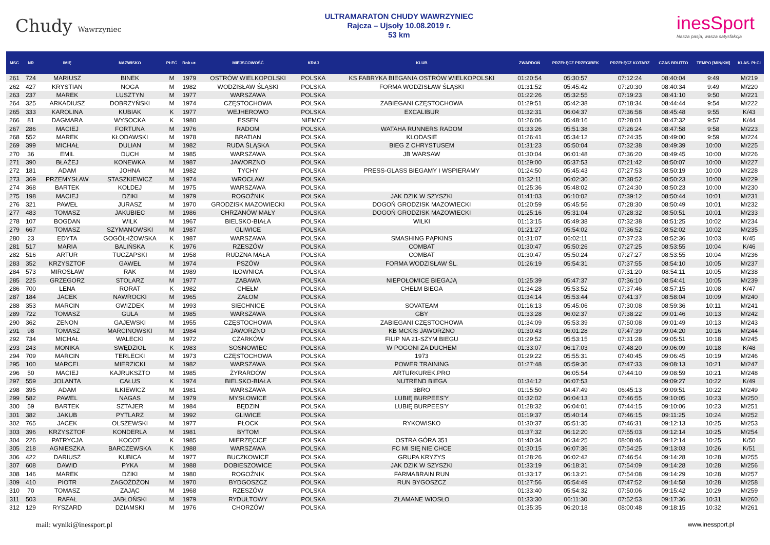Chudy Wawrzyniec
ULTRAMARATON CHUDY WAWRZYNIEC
Rajcza – Ujsoły 10.08.2019 r.
53 km
inesSport
Nasza pasja, wasza satysfakcja
| MSC | NR | IMIĘ | NAZWISKO | PŁEĆ | Rok ur. | MIEJSCOWOŚĆ | KRAJ | KLUB | ZWARDOŃ | PRZEŁĘCZ PRZEGIBEK | PRZEŁĘCZ KOTARZ | CZAS BRUTTO | TEMPO [MIN/KM] | KLAS. PŁCI |
| --- | --- | --- | --- | --- | --- | --- | --- | --- | --- | --- | --- | --- | --- | --- |
| 261 | 724 | MARIUSZ | BINEK | M | 1979 | OSTRÓW WIELKOPOLSKI | POLSKA | KS FABRYKA BIEGANIA OSTRÓW WIELKOPOLSKI | 01:20:54 | 05:30:57 | 07:12:24 | 08:40:04 | 9:49 | M/219 |
| 262 | 427 | KRYSTIAN | NOGA | M | 1982 | WODZISŁAW ŚLĄSKI | POLSKA | FORMA WODZISŁAW ŚLĄSKI | 01:31:52 | 05:45:42 | 07:20:30 | 08:40:34 | 9:49 | M/220 |
| 263 | 237 | MAREK | LUSZTYN | M | 1977 | WARSZAWA | POLSKA | | 01:22:26 | 05:32:55 | 07:19:23 | 08:41:10 | 9:50 | M/221 |
| 264 | 325 | ARKADIUSZ | DOBRZYŃSKI | M | 1974 | CZĘSTOCHOWA | POLSKA | ZABIEGANI CZĘSTOCHOWA | 01:29:51 | 05:42:38 | 07:18:34 | 08:44:44 | 9:54 | M/222 |
| 265 | 333 | KAROLINA | KUBIAK | K | 1977 | WEJHEROWO | POLSKA | EXCALIBUR | 01:32:31 | 06:04:37 | 07:36:58 | 08:45:48 | 9:55 | K/43 |
| 266 | 81 | DAGMARA | WYSOCKA | K | 1980 | ESSEN | NIEMCY | | 01:26:06 | 05:48:16 | 07:28:01 | 08:47:32 | 9:57 | K/44 |
| 267 | 286 | MACIEJ | FORTUNA | M | 1976 | RADOM | POLSKA | WATAHA RUNNERS RADOM | 01:33:26 | 05:51:38 | 07:26:24 | 08:47:58 | 9:58 | M/223 |
| 268 | 552 | MAREK | KŁODAWSKI | M | 1978 | BRATIAN | POLSKA | KLODASIE | 01:26:41 | 05:34:12 | 07:24:35 | 08:49:00 | 9:59 | M/224 |
| 269 | 399 | MICHAŁ | DULIAN | M | 1982 | RUDA ŚLĄSKA | POLSKA | BIEG Z CHRYSTUSEM | 01:31:23 | 05:50:04 | 07:32:38 | 08:49:39 | 10:00 | M/225 |
| 270 | 36 | EMIL | DUCH | M | 1985 | WARSZAWA | POLSKA | JB WARSAW | 01:30:04 | 06:01:48 | 07:36:20 | 08:49:45 | 10:00 | M/226 |
| 271 | 390 | BŁAŻEJ | KONEWKA | M | 1987 | JAWORZNO | POLSKA | | 01:29:00 | 05:37:53 | 07:21:42 | 08:50:07 | 10:00 | M/227 |
| 272 | 181 | ADAM | JOHNA | M | 1982 | TYCHY | POLSKA | PRESS-GLASS BIEGAMY I WSPIERAMY | 01:24:50 | 05:45:43 | 07:27:53 | 08:50:19 | 10:00 | M/228 |
| 273 | 369 | PRZEMYSŁAW | STASZKIEWICZ | M | 1974 | WROCŁAW | POLSKA | | 01:32:11 | 06:02:30 | 07:38:52 | 08:50:23 | 10:00 | M/229 |
| 274 | 368 | BARTEK | KOŁDEJ | M | 1975 | WARSZAWA | POLSKA | | 01:25:36 | 05:48:02 | 07:24:30 | 08:50:23 | 10:00 | M/230 |
| 275 | 198 | MACIEJ | DZIKI | M | 1979 | ROGOŹNIK | POLSKA | JAK DZIK W SZYSZKI | 01:41:03 | 06:10:02 | 07:39:12 | 08:50:44 | 10:01 | M/231 |
| 276 | 321 | PAWEŁ | JURASZ | M | 1970 | GRODZISK MAZOWIECKI | POLSKA | DOGOŃ GRODZISK MAZOWIECKI | 01:20:59 | 05:45:56 | 07:28:30 | 08:50:49 | 10:01 | M/232 |
| 277 | 483 | TOMASZ | JAKUBIEC | M | 1986 | CHRZANÓW MAŁY | POLSKA | DOGOŃ GRODZISK MAZOWIECKI | 01:25:16 | 05:31:04 | 07:28:32 | 08:50:51 | 10:01 | M/233 |
| 278 | 107 | BOGDAN | WILK | M | 1967 | BIELSKO-BIAŁA | POLSKA | WILKI | 01:13:15 | 05:49:38 | 07:32:38 | 08:51:25 | 10:02 | M/234 |
| 279 | 667 | TOMASZ | SZYMANOWSKI | M | 1987 | GLIWICE | POLSKA | | 01:21:27 | 05:54:02 | 07:36:52 | 08:52:02 | 10:02 | M/235 |
| 280 | 23 | EDYTA | GOGÓŁ-IŻOWSKA | K | 1987 | WARSZAWA | POLSKA | SMASHING PĄPKINS | 01:31:07 | 06:02:11 | 07:37:23 | 08:52:36 | 10:03 | K/45 |
| 281 | 517 | MARIA | BALIŃSKA | K | 1976 | RZESZÓW | POLSKA | COMBAT | 01:30:47 | 05:50:26 | 07:27:25 | 08:53:55 | 10:04 | K/46 |
| 282 | 516 | ARTUR | TUCZAPSKI | M | 1958 | RUDZNA MAŁA | POLSKA | COMBAT | 01:30:47 | 05:50:24 | 07:27:27 | 08:53:55 | 10:04 | M/236 |
| 283 | 352 | KRZYSZTOF | GAWEŁ | M | 1974 | PSZÓW | POLSKA | FORMA WODZISŁAW ŚL. | 01:26:19 | 05:54:31 | 07:37:55 | 08:54:10 | 10:05 | M/237 |
| 284 | 573 | MIROSŁAW | RAK | M | 1989 | IŁOWNICA | POLSKA | | | | 07:31:20 | 08:54:11 | 10:05 | M/238 |
| 285 | 225 | GRZEGORZ | STOLARZ | M | 1977 | ZABAWA | POLSKA | NIEPOŁOMICE BIEGAJĄ | 01:25:39 | 05:47:37 | 07:36:10 | 08:54:41 | 10:05 | M/239 |
| 286 | 700 | LENA | RORAT | K | 1982 | CHEŁM | POLSKA | CHEŁM BIEGA | 01:34:28 | 05:53:52 | 07:37:46 | 08:57:15 | 10:08 | K/47 |
| 287 | 184 | JACEK | NAWROCKI | M | 1965 | ZAŁOM | POLSKA | | 01:34:14 | 05:53:44 | 07:41:37 | 08:58:04 | 10:09 | M/240 |
| 288 | 353 | MARCIN | GWIZDEK | M | 1993 | SIECHNICE | POLSKA | SOVATEAM | 01:16:13 | 05:45:06 | 07:30:08 | 08:59:36 | 10:11 | M/241 |
| 289 | 722 | TOMASZ | GULA | M | 1985 | WARSZAWA | POLSKA | GBY | 01:33:28 | 06:02:37 | 07:38:22 | 09:01:46 | 10:13 | M/242 |
| 290 | 362 | ZENON | GAJEWSKI | M | 1955 | CZĘSTOCHOWA | POLSKA | ZABIEGANI CZĘSTOCHOWA | 01:34:09 | 05:53:39 | 07:50:08 | 09:01:49 | 10:13 | M/243 |
| 291 | 98 | TOMASZ | MARCINOWSKI | M | 1984 | JAWORZNO | POLSKA | KB MCKIS JAWORZNO | 01:30:43 | 06:01:28 | 07:47:39 | 09:04:20 | 10:16 | M/244 |
| 292 | 734 | MICHAŁ | WALECKI | M | 1972 | CZARKÓW | POLSKA | FILIP NA 21-SZYM BIEGU | 01:29:52 | 05:53:15 | 07:31:28 | 09:05:51 | 10:18 | M/245 |
| 293 | 243 | MONIKA | SWĘDZIOŁ | K | 1983 | SOSNOWIEC | POLSKA | W POGONI ZA DUCHEM | 01:33:07 | 06:17:03 | 07:48:20 | 09:06:09 | 10:18 | K/48 |
| 294 | 709 | MARCIN | TERLECKI | M | 1973 | CZĘSTOCHOWA | POLSKA | 1973 | 01:29:22 | 05:55:31 | 07:40:45 | 09:06:45 | 10:19 | M/246 |
| 295 | 100 | MARCEL | MIERZICKI | M | 1982 | WARSZAWA | POLSKA | POWER TRAINING | 01:27:48 | 05:59:36 | 07:47:33 | 09:08:13 | 10:21 | M/247 |
| 296 | 50 | MACIEJ | KAJRUKSZTO | M | 1985 | ŻYRARDÓW | POLSKA | ARTURKUREK.PRO | | 06:05:54 | 07:44:10 | 09:08:59 | 10:21 | M/248 |
| 297 | 559 | JOLANTA | CAŁUS | K | 1974 | BIELSKO-BIAŁA | POLSKA | NUTREND BIEGA | 01:34:12 | 06:07:53 | | 09:09:27 | 10:22 | K/49 |
| 298 | 395 | ADAM | ILKIEWICZ | M | 1981 | WARSZAWA | POLSKA | 3BRO | 01:15:50 | 04:47:49 | 06:45:13 | 09:09:51 | 10:22 | M/249 |
| 299 | 582 | PAWEL | NAGAS | M | 1979 | MYSŁOWICE | POLSKA | LUBIĘ BURPEES'Y | 01:32:02 | 06:04:13 | 07:46:55 | 09:10:05 | 10:23 | M/250 |
| 300 | 59 | BARTEK | SZTAJER | M | 1984 | BĘDZIN | POLSKA | LUBIĘ BURPEES'Y | 01:28:32 | 06:04:01 | 07:44:15 | 09:10:06 | 10:23 | M/251 |
| 301 | 382 | JAKUB | PYTLARZ | M | 1992 | GLIWICE | POLSKA | | 01:19:37 | 05:40:14 | 07:46:15 | 09:11:25 | 10:24 | M/252 |
| 302 | 765 | JACEK | OLSZEWSKI | M | 1977 | PŁOCK | POLSKA | RYKOWISKO | 01:30:37 | 05:51:35 | 07:46:31 | 09:12:13 | 10:25 | M/253 |
| 303 | 396 | KRZYSZTOF | KONDERLA | M | 1981 | BYTOM | POLSKA | | 01:37:32 | 06:12:20 | 07:55:03 | 09:12:14 | 10:25 | M/254 |
| 304 | 226 | PATRYCJA | KOCOT | K | 1985 | MIERZĘCICE | POLSKA | OSTRA GÓRA 351 | 01:40:34 | 06:34:25 | 08:08:46 | 09:12:14 | 10:25 | K/50 |
| 305 | 218 | AGNIESZKA | BARCZEWSKA | K | 1988 | WARSZAWA | POLSKA | FC MI SIĘ NIE CHCE | 01:30:15 | 06:07:36 | 07:54:25 | 09:13:03 | 10:26 | K/51 |
| 306 | 422 | DARIUSZ | KUBICA | M | 1977 | BUCZKOWICE | POLSKA | GRUPA KRYZYS | 01:28:26 | 06:02:42 | 07:46:54 | 09:14:28 | 10:28 | M/255 |
| 307 | 608 | DAWID | PYKA | M | 1988 | DOBIESZOWICE | POLSKA | JAK DZIK W SZYSZKI | 01:33:19 | 06:18:31 | 07:54:09 | 09:14:28 | 10:28 | M/256 |
| 308 | 146 | MAREK | DZIKI | M | 1980 | ROGOŹNIK | POLSKA | FARMABRAIN RUN | 01:33:17 | 06:13:21 | 07:54:08 | 09:14:29 | 10:28 | M/257 |
| 309 | 410 | PIOTR | ZAGOŻDŻON | M | 1970 | BYDGOSZCZ | POLSKA | RUN BYGOSZCZ | 01:27:56 | 05:54:49 | 07:47:52 | 09:14:58 | 10:28 | M/258 |
| 310 | 70 | TOMASZ | ZAJĄC | M | 1968 | RZESZÓW | POLSKA | | 01:33:40 | 05:54:32 | 07:50:06 | 09:15:42 | 10:29 | M/259 |
| 311 | 503 | RAFAŁ | JABŁOŃSKI | M | 1979 | RYDUŁTOWY | POLSKA | ZŁAMANE WIOSŁO | 01:33:30 | 06:11:30 | 07:52:53 | 09:17:36 | 10:31 | M/260 |
| 312 | 129 | RYSZARD | DZIAMSKI | M | 1976 | CHORZÓW | POLSKA | | 01:35:35 | 06:20:18 | 08:00:48 | 09:18:15 | 10:32 | M/261 |
mail: wyniki@inessport.pl www.inessport.pl